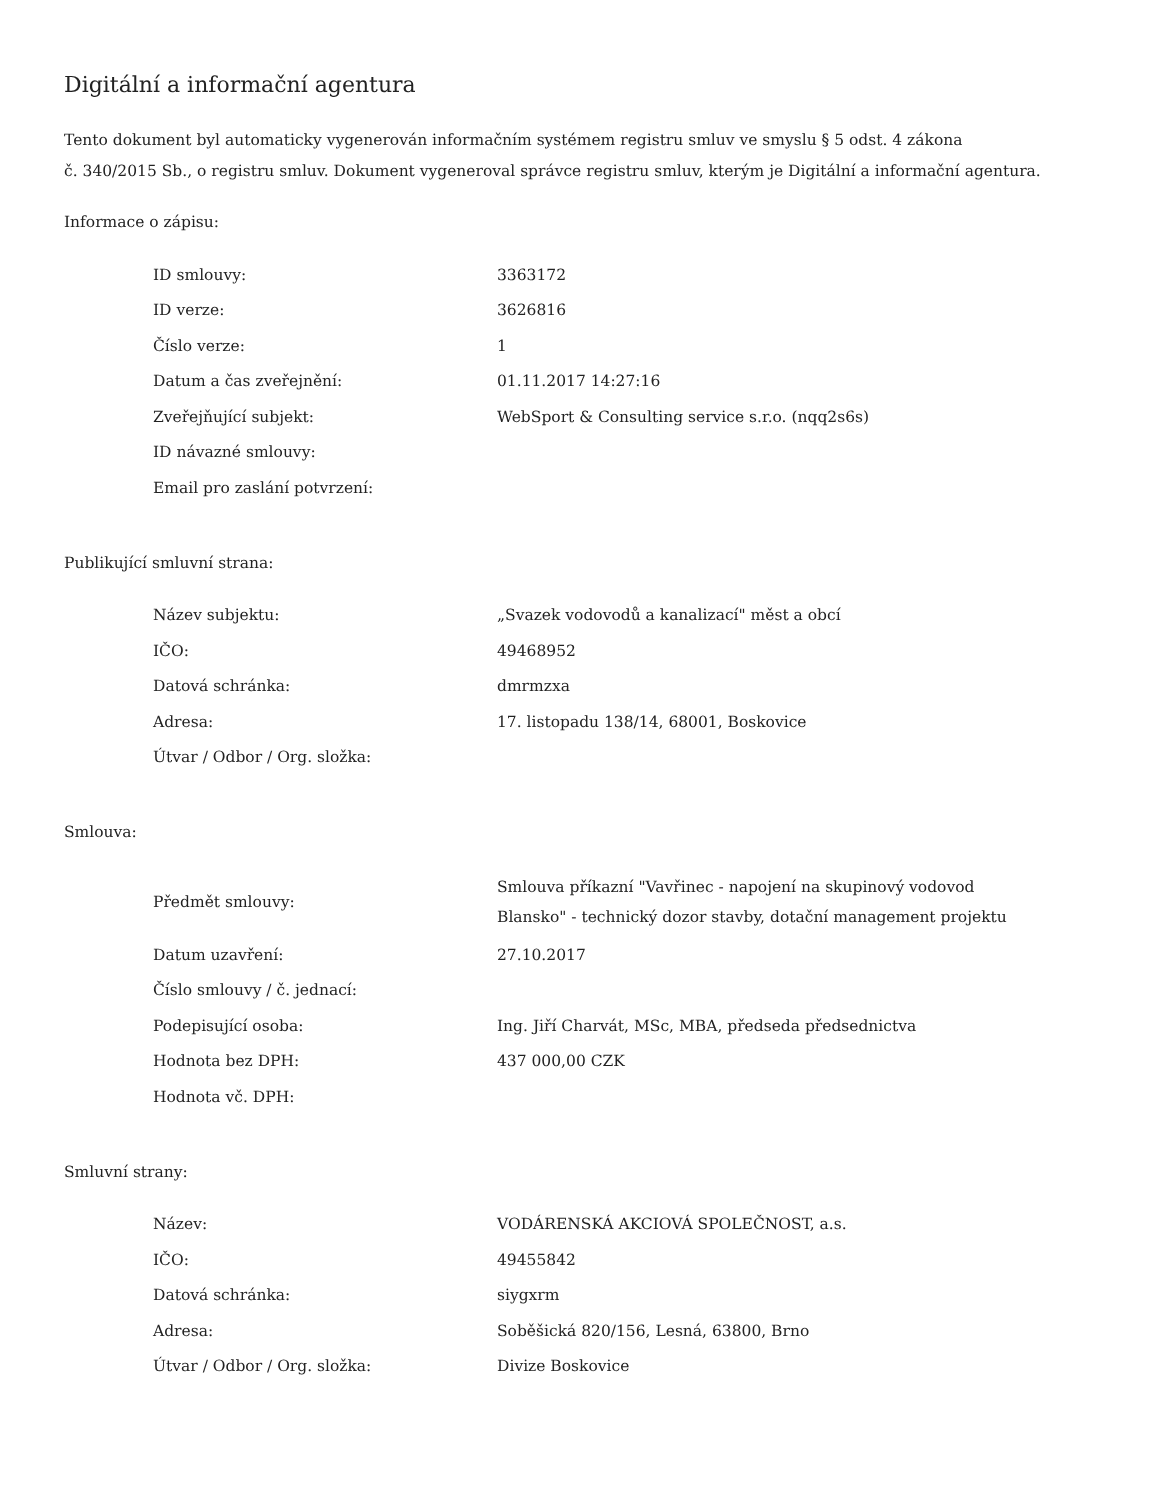Digitální a informační agentura
Tento dokument byl automaticky vygenerován informačním systémem registru smluv ve smyslu § 5 odst. 4 zákona
č. 340/2015 Sb., o registru smluv. Dokument vygeneroval správce registru smluv, kterým je Digitální a informační agentura.
Informace o zápisu:
| ID smlouvy: | 3363172 |
| ID verze: | 3626816 |
| Číslo verze: | 1 |
| Datum a čas zveřejnění: | 01.11.2017 14:27:16 |
| Zveřejňující subjekt: | WebSport & Consulting service s.r.o. (nqq2s6s) |
| ID návazné smlouvy: | |
| Email pro zaslání potvrzení: | |
Publikující smluvní strana:
| Název subjektu: | „Svazek vodovodů a kanalizací" měst a obcí |
| IČO: | 49468952 |
| Datová schránka: | dmrmzxa |
| Adresa: | 17. listopadu 138/14, 68001, Boskovice |
| Útvar / Odbor / Org. složka: | |
Smlouva:
| Předmět smlouvy: | Smlouva příkazní "Vavřinec - napojení na skupinový vodovod Blansko" - technický dozor stavby, dotační management projektu |
| Datum uzavření: | 27.10.2017 |
| Číslo smlouvy / č. jednací: | |
| Podepisující osoba: | Ing. Jiří Charvát, MSc, MBA, předseda předsednictva |
| Hodnota bez DPH: | 437 000,00 CZK |
| Hodnota vč. DPH: | |
Smluvní strany:
| Název: | VODÁRENSKÁ AKCIOVÁ SPOLEČNOST, a.s. |
| IČO: | 49455842 |
| Datová schránka: | siygxrm |
| Adresa: | Soběšická 820/156, Lesná, 63800, Brno |
| Útvar / Odbor / Org. složka: | Divize Boskovice |